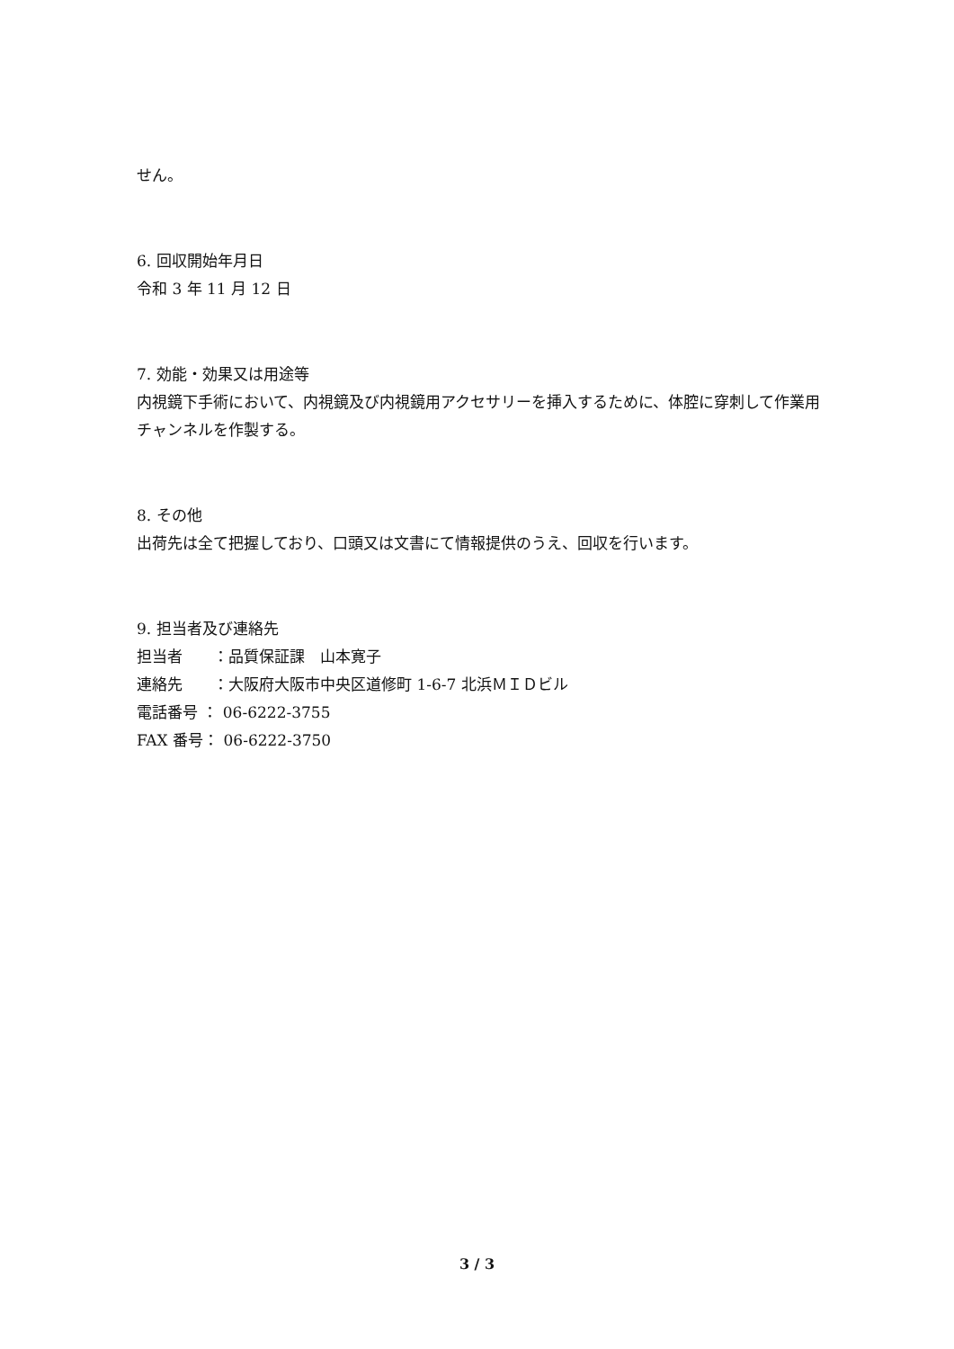せん。
6. 回収開始年月日
令和 3 年 11 月 12 日
7. 効能・効果又は用途等
内視鏡下手術において、内視鏡及び内視鏡用アクセサリーを挿入するために、体腔に穿刺して作業用チャンネルを作製する。
8. その他
出荷先は全て把握しており、口頭又は文書にて情報提供のうえ、回収を行います。
9. 担当者及び連絡先
担当者　　：品質保証課　山本寛子
連絡先　　：大阪府大阪市中央区道修町 1-6-7 北浜ＭＩＤビル
電話番号 ： 06-6222-3755
FAX 番号： 06-6222-3750
3 / 3